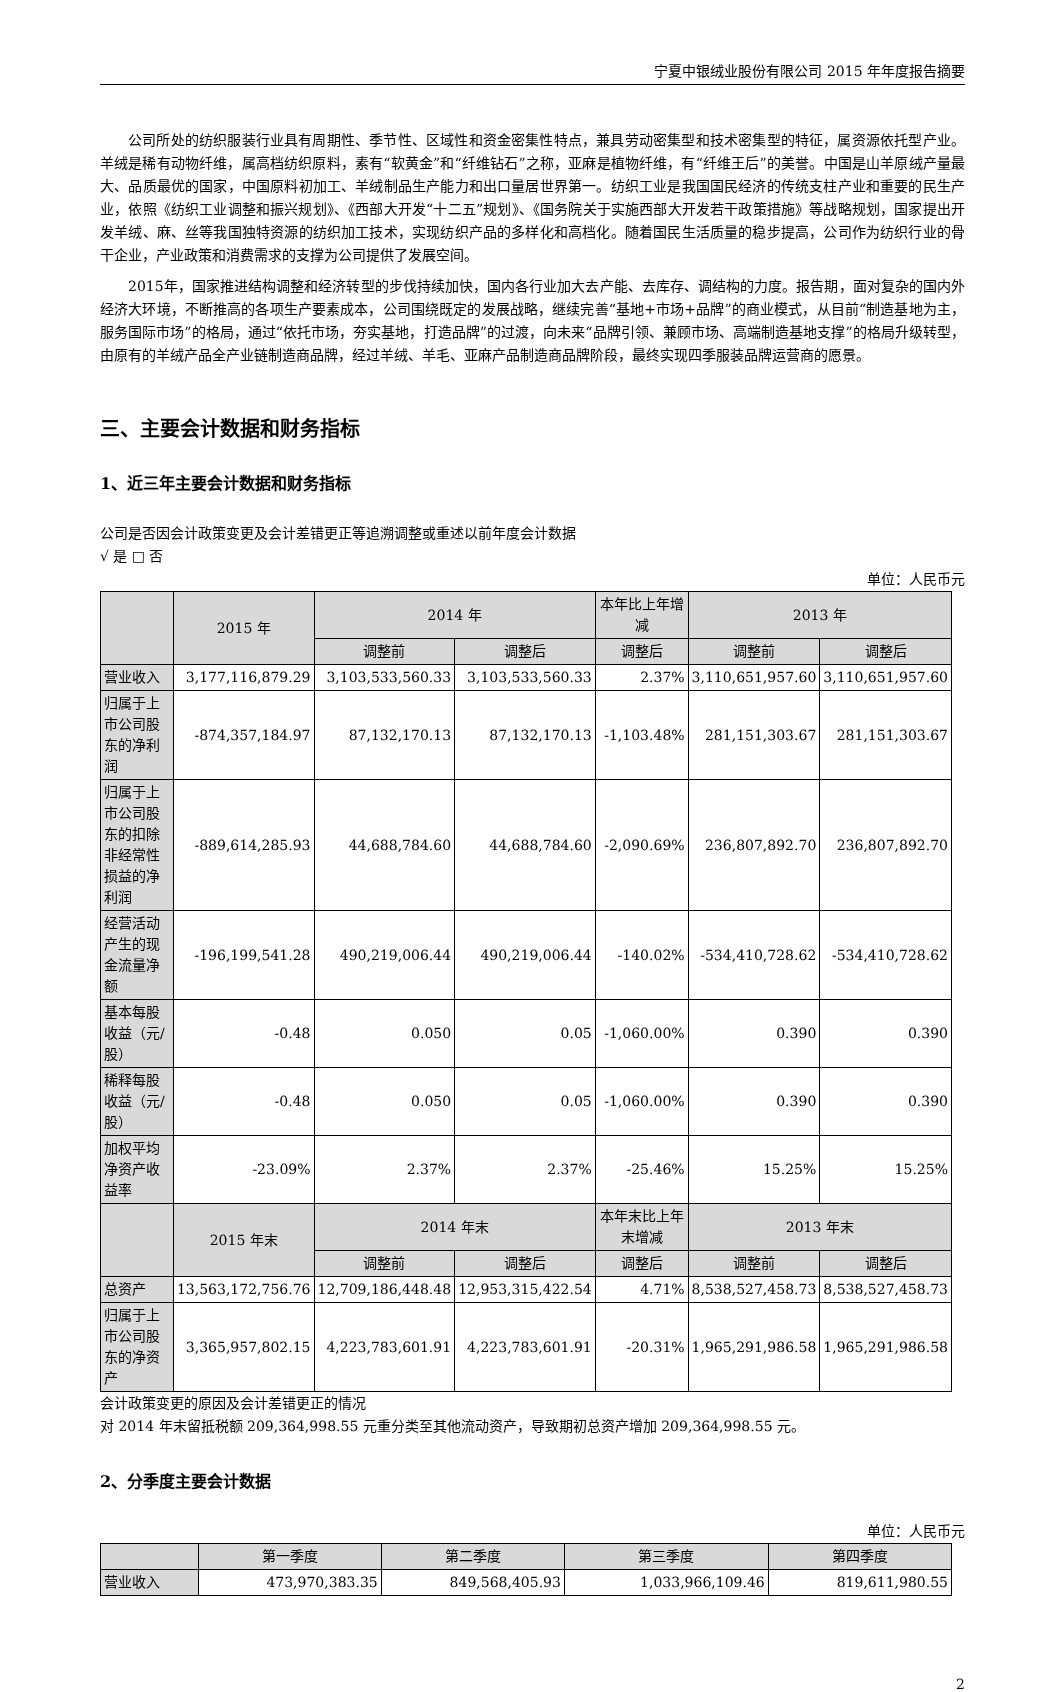宁夏中银绒业股份有限公司 2015 年年度报告摘要
公司所处的纺织服装行业具有周期性、季节性、区域性和资金密集性特点，兼具劳动密集型和技术密集型的特征，属资源依托型产业。羊绒是稀有动物纤维，属高档纺织原料，素有“软黄金”和“纤维钻石”之称，亚麻是植物纤维，有“纤维王后”的美誉。中国是山羊原绒产量最大、品质最优的国家，中国原料初加工、羊绒制品生产能力和出口量居世界第一。纺织工业是我国国民经济的传统支柱产业和重要的民生产业，依照《纺织工业调整和振兴规划》、《西部大开发“十二五”规划》、《国务院关于实施西部大开发若干政策措施》等战略规划，国家提出开发羊绒、麻、丝等我国独特资源的纺织加工技术，实现纺织产品的多样化和高档化。随着国民生活质量的稳步提高，公司作为纺织行业的骨干企业，产业政策和消费需求的支撑为公司提供了发展空间。
2015年，国家推进结构调整和经济转型的步伐持续加快，国内各行业加大去产能、去库存、调结构的力度。报告期，面对复杂的国内外经济大环境，不断推高的各项生产要素成本，公司围绕既定的发展战略，继续完善“基地+市场+品牌”的商业模式，从目前“制造基地为主，服务国际市场”的格局，通过“依托市场，夯实基地，打造品牌”的过渡，向未来“品牌引领、兼顾市场、高端制造基地支撑”的格局升级转型，由原有的羊绒产品全产业链制造商品牌，经过羊绒、羊毛、亚麻产品制造商品牌阶段，最终实现四季服装品牌运营商的愿景。
三、主要会计数据和财务指标
1、近三年主要会计数据和财务指标
公司是否因会计政策变更及会计差错更正等追溯调整或重述以前年度会计数据
√ 是 □ 否
单位：人民币元
| | 2015 年 | 2014 年 | | 本年比上年增减 | 2013 年 | |
| --- | --- | --- | --- | --- | --- | --- |
| | | 调整前 | 调整后 | 调整后 | 调整前 | 调整后 |
| 营业收入 | 3,177,116,879.29 | 3,103,533,560.33 | 3,103,533,560.33 | 2.37% | 3,110,651,957.60 | 3,110,651,957.60 |
| 归属于上市公司股东的净利润 | -874,357,184.97 | 87,132,170.13 | 87,132,170.13 | -1,103.48% | 281,151,303.67 | 281,151,303.67 |
| 归属于上市公司股东的扣除非经常性损益的净利润 | -889,614,285.93 | 44,688,784.60 | 44,688,784.60 | -2,090.69% | 236,807,892.70 | 236,807,892.70 |
| 经营活动产生的现金流量净额 | -196,199,541.28 | 490,219,006.44 | 490,219,006.44 | -140.02% | -534,410,728.62 | -534,410,728.62 |
| 基本每股收益（元/股） | -0.48 | 0.050 | 0.05 | -1,060.00% | 0.390 | 0.390 |
| 稀释每股收益（元/股） | -0.48 | 0.050 | 0.05 | -1,060.00% | 0.390 | 0.390 |
| 加权平均净资产收益率 | -23.09% | 2.37% | 2.37% | -25.46% | 15.25% | 15.25% |
| | 2015 年末 | 2014 年末 | | 本年末比上年末增减 | 2013 年末 | |
| | | 调整前 | 调整后 | 调整后 | 调整前 | 调整后 |
| 总资产 | 13,563,172,756.76 | 12,709,186,448.48 | 12,953,315,422.54 | 4.71% | 8,538,527,458.73 | 8,538,527,458.73 |
| 归属于上市公司股东的净资产 | 3,365,957,802.15 | 4,223,783,601.91 | 4,223,783,601.91 | -20.31% | 1,965,291,986.58 | 1,965,291,986.58 |
会计政策变更的原因及会计差错更正的情况
对 2014 年末留抵税额 209,364,998.55 元重分类至其他流动资产，导致期初总资产增加 209,364,998.55 元。
2、分季度主要会计数据
单位：人民币元
| | 第一季度 | 第二季度 | 第三季度 | 第四季度 |
| --- | --- | --- | --- | --- |
| 营业收入 | 473,970,383.35 | 849,568,405.93 | 1,033,966,109.46 | 819,611,980.55 |
2